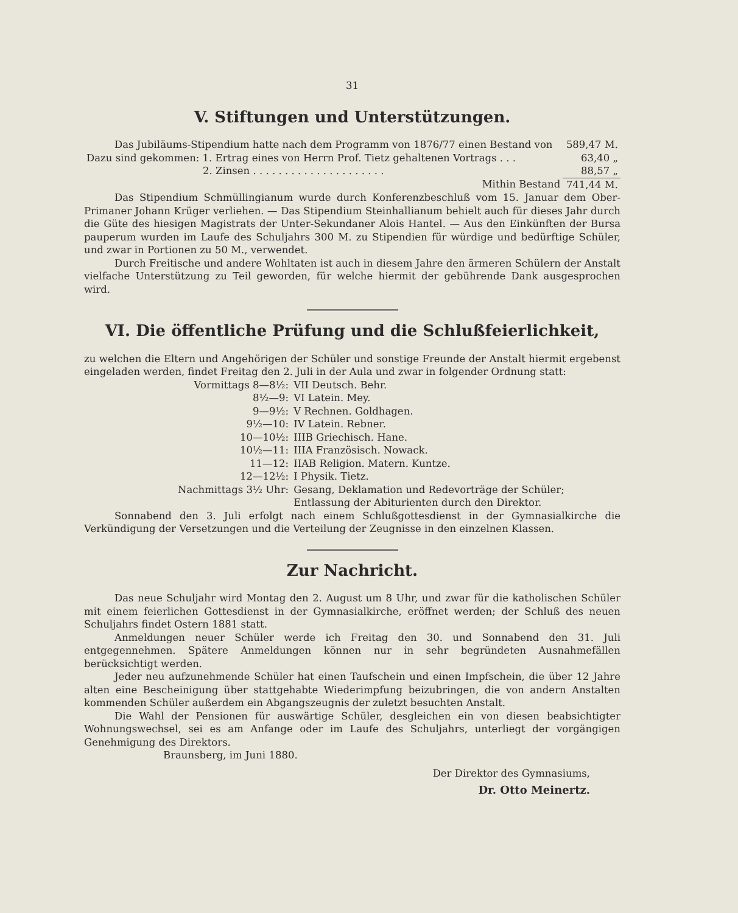31
V. Stiftungen und Unterstützungen.
| Das Jubiläums-Stipendium hatte nach dem Programm von 1876/77 einen Bestand von | 589,47 M. |
| Dazu sind gekommen: 1. Ertrag eines von Herrn Prof. Tietz gehaltenen Vortrags . . . | 63,40 „ |
| 2. Zinsen . . . . . . . . . . . . . . . . . . . . . | 88,57 „ |
| Mithin Bestand | 741,44 M. |
Das Stipendium Schmüllingianum wurde durch Konferenzbeschluß vom 15. Januar dem Ober-Primaner Johann Krüger verliehen. — Das Stipendium Steinhallianum behielt auch für dieses Jahr durch die Güte des hiesigen Magistrats der Unter-Sekundaner Alois Hantel. — Aus den Einkünften der Bursa pauperum wurden im Laufe des Schuljahrs 300 M. zu Stipendien für würdige und bedürftige Schüler, und zwar in Portionen zu 50 M., verwendet.
Durch Freitische und andere Wohltaten ist auch in diesem Jahre den ärmeren Schülern der Anstalt vielfache Unterstützung zu Teil geworden, für welche hiermit der gebührende Dank ausgesprochen wird.
VI. Die öffentliche Prüfung und die Schlußfeierlichkeit,
zu welchen die Eltern und Angehörigen der Schüler und sonstige Freunde der Anstalt hiermit ergebenst eingeladen werden, findet Freitag den 2. Juli in der Aula und zwar in folgender Ordnung statt:
| Vormittags 8—8½: | VII Deutsch. Behr. |
| 8½—9: | VI Latein. Mey. |
| 9—9½: | V Rechnen. Goldhagen. |
| 9½—10: | IV Latein. Rebner. |
| 10—10½: | IIIB Griechisch. Hane. |
| 10½—11: | IIIA Französisch. Nowack. |
| 11—12: | IIAB Religion. Matern. Kuntze. |
| 12—12½: | I Physik. Tietz. |
| Nachmittags 3½ Uhr: | Gesang, Deklamation und Redevorträge der Schüler; Entlassung der Abiturienten durch den Direktor. |
Sonnabend den 3. Juli erfolgt nach einem Schlußgottesdienst in der Gymnasialkirche die Verkündigung der Versetzungen und die Verteilung der Zeugnisse in den einzelnen Klassen.
Zur Nachricht.
Das neue Schuljahr wird Montag den 2. August um 8 Uhr, und zwar für die katholischen Schüler mit einem feierlichen Gottesdienst in der Gymnasialkirche, eröffnet werden; der Schluß des neuen Schuljahrs findet Ostern 1881 statt.
Anmeldungen neuer Schüler werde ich Freitag den 30. und Sonnabend den 31. Juli entgegennehmen. Spätere Anmeldungen können nur in sehr begründeten Ausnahmefällen berücksichtigt werden.
Jeder neu aufzunehmende Schüler hat einen Taufschein und einen Impfschein, die über 12 Jahre alten eine Bescheinigung über stattgehabte Wiederimpfung beizubringen, die von andern Anstalten kommenden Schüler außerdem ein Abgangszeugnis der zuletzt besuchten Anstalt.
Die Wahl der Pensionen für auswärtige Schüler, desgleichen ein von diesen beabsichtigter Wohnungswechsel, sei es am Anfange oder im Laufe des Schuljahrs, unterliegt der vorgängigen Genehmigung des Direktors.
Braunsberg, im Juni 1880.
Der Direktor des Gymnasiums,
Dr. Otto Meinertz.